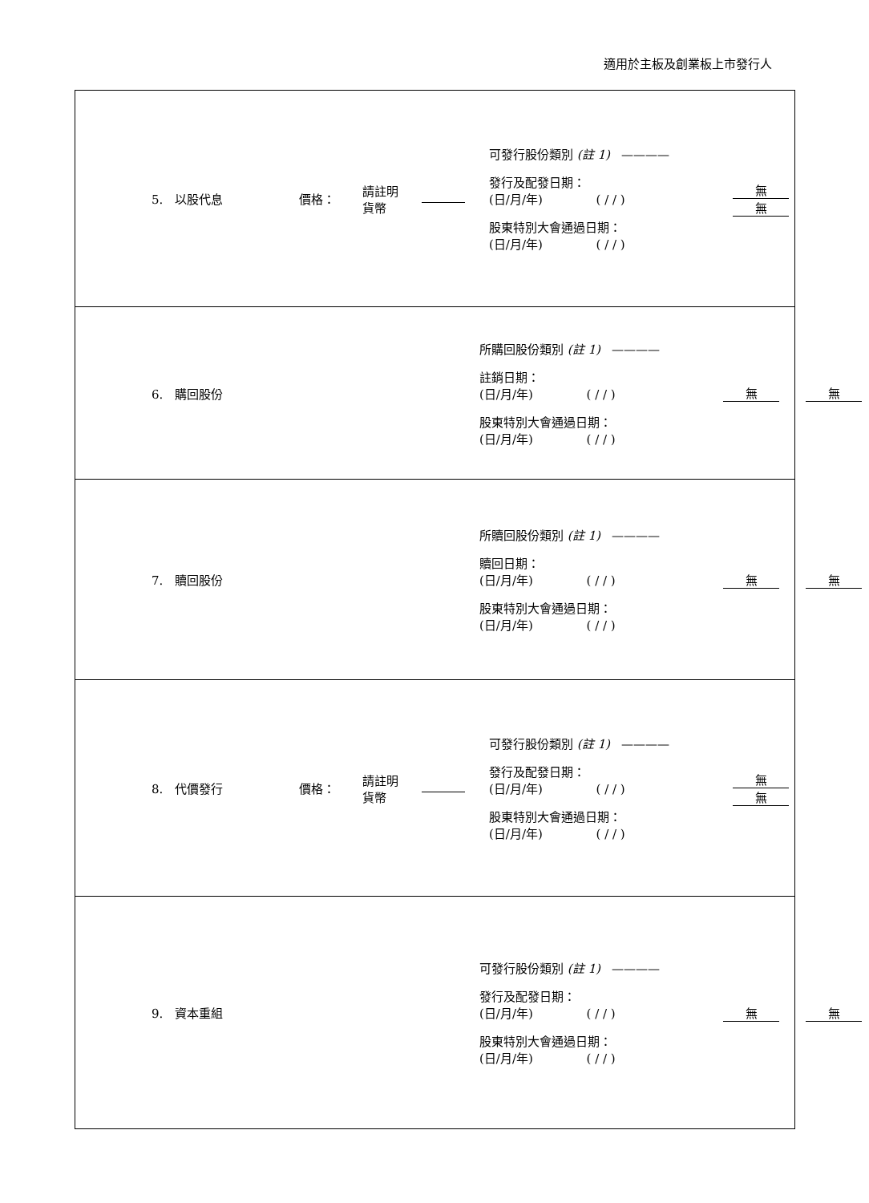適用於主板及創業板上市發行人
| / 5. 以股代息 / 價格： / 請註明 貨幣 / / 可發行股份類別 (註 1) ———— 發行及配發日期： (日/月/年) ( / / ) 股東特別大會通過日期： (日/月/年) ( / / ) / 無 無 / |
| / 6. 購回股份 / 所購回股份類別 (註 1) ———— 註銷日期： (日/月/年) ( / / ) 股東特別大會通過日期： (日/月/年) ( / / ) / 無 無 / |
| / 7. 贖回股份 / 所贖回股份類別 (註 1) ———— 贖回日期： (日/月/年) ( / / ) 股東特別大會通過日期： (日/月/年) ( / / ) / 無 無 / |
| / 8. 代價發行 / 價格： / 請註明 貨幣 / / 可發行股份類別 (註 1) ———— 發行及配發日期： (日/月/年) ( / / ) 股東特別大會通過日期： (日/月/年) ( / / ) / 無 無 / |
| / 9. 資本重組 / 可發行股份類別 (註 1) ———— 發行及配發日期： (日/月/年) ( / / ) 股東特別大會通過日期： (日/月/年) ( / / ) / 無 無 / |